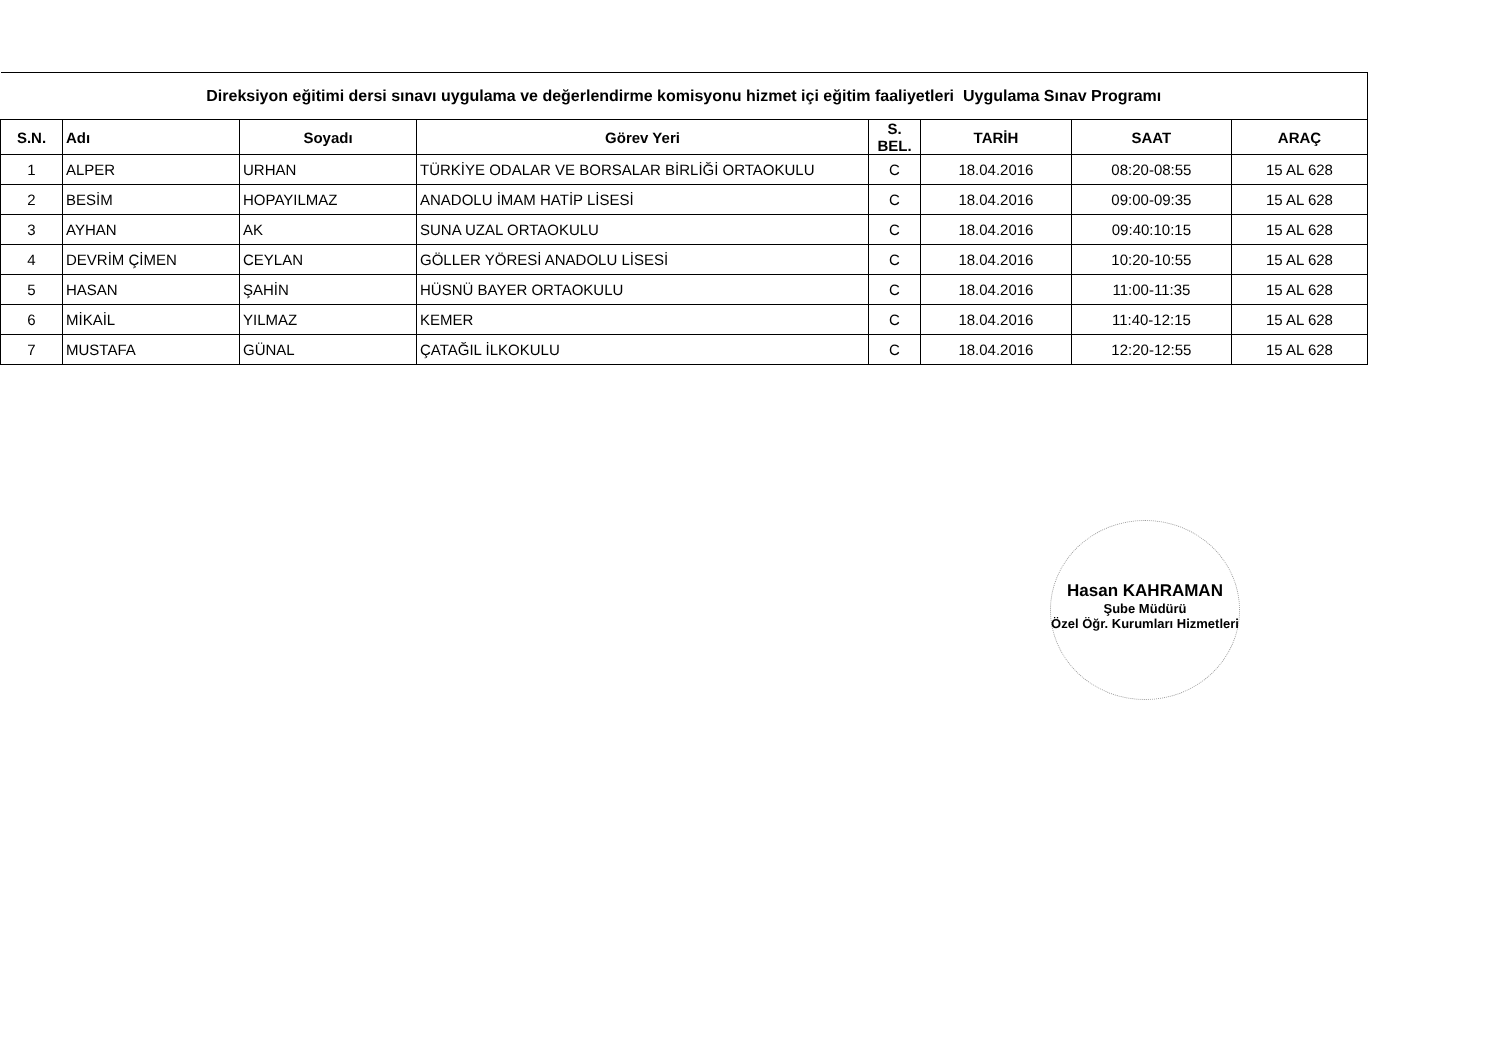| Direksiyon eğitimi dersi sınavı uygulama ve değerlendirme komisyonu hizmet içi eğitim faaliyetleri Uygulama Sınav Programı | | | | | | | |
| --- | --- | --- | --- | --- | --- | --- | --- |
| S.N. | Adı | Soyadı | Görev Yeri | S. BEL. | TARİH | SAAT | ARAÇ |
| 1 | ALPER | URHAN | TÜRKİYE ODALAR VE BORSALAR BİRLİĞİ ORTAOKULU | C | 18.04.2016 | 08:20-08:55 | 15 AL 628 |
| 2 | BESİM | HOPAYILMAZ | ANADOLU İMAM HATİP LİSESİ | C | 18.04.2016 | 09:00-09:35 | 15 AL 628 |
| 3 | AYHAN | AK | SUNA UZAL ORTAOKULU | C | 18.04.2016 | 09:40:10:15 | 15 AL 628 |
| 4 | DEVRİM ÇİMEN | CEYLAN | GÖLLER YÖRESİ ANADOLU LİSESİ | C | 18.04.2016 | 10:20-10:55 | 15 AL 628 |
| 5 | HASAN | ŞAHİN | HÜSNÜ BAYER ORTAOKULU | C | 18.04.2016 | 11:00-11:35 | 15 AL 628 |
| 6 | MİKAİL | YILMAZ | KEMER | C | 18.04.2016 | 11:40-12:15 | 15 AL 628 |
| 7 | MUSTAFA | GÜNAL | ÇATAĞIL İLKOKULU | C | 18.04.2016 | 12:20-12:55 | 15 AL 628 |
Hasan KAHRAMAN
Şube Müdürü
Özel Öğr. Kurumları Hizmetleri